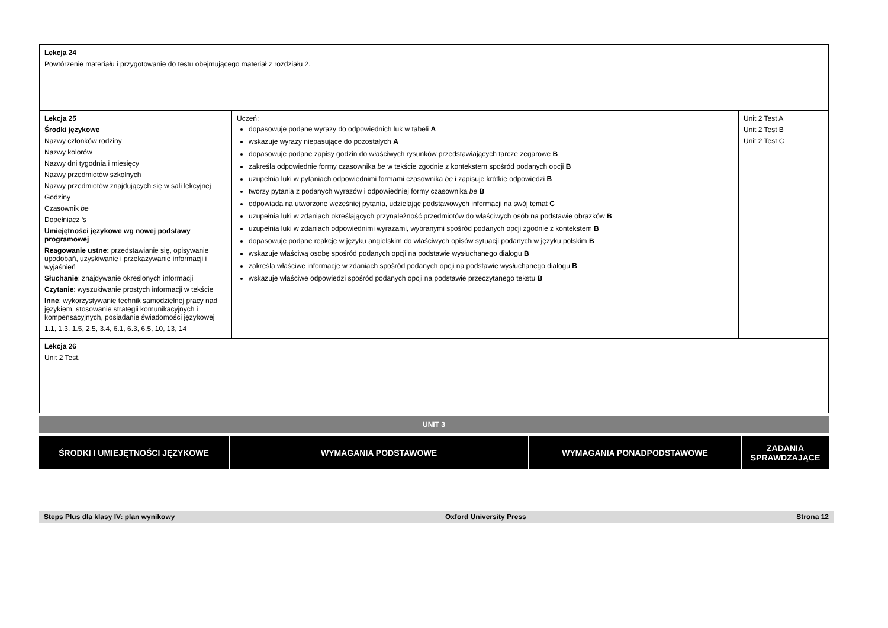| Lekcja 24 Powtórzenie materiału i przygotowanie do testu obejmującego materiał z rozdziału 2. | | |
| Lekcja 25 Środki językowe Nazwy członków rodziny Nazwy kolorów Nazwy dni tygodnia i miesięcy Nazwy przedmiotów szkolnych Nazwy przedmiotów znajdujących się w sali lekcyjnej Godziny Czasownik be Dopełniacz ‘s Umiejętności językowe wg nowej podstawy programowej Reagowanie ustne: przedstawianie się, opisywanie upodobań, uzyskiwanie i przekazywanie informacji i wyjaśnień Słuchanie : znajdywanie określonych informacji Czytanie : wyszukiwanie prostych informacji w tekście Inne : wykorzystywanie technik samodzielnej pracy nad językiem, stosowanie strategii komunikacyjnych i kompensacyjnych, posiadanie świadomości językowej 1.1, 1.3, 1.5, 2.5, 3.4, 6.1, 6.3, 6.5, 10, 13, 14 | Uczeń: dopasowuje podane wyrazy do odpowiednich luk w tabeli A wskazuje wyrazy niepasujące do pozostałych A dopasowuje podane zapisy godzin do właściwych rysunków przedstawiających tarcze zegarowe B zakreśla odpowiednie formy czasownika be w tekście zgodnie z kontekstem spośród podanych opcji B uzupełnia luki w pytaniach odpowiednimi formami czasownika be i zapisuje krótkie odpowiedzi B tworzy pytania z podanych wyrazów i odpowiedniej formy czasownika be B odpowiada na utworzone wcześniej pytania, udzielając podstawowych informacji na swój temat C uzupełnia luki w zdaniach określających przynależność przedmiotów do właściwych osób na podstawie obrazków B uzupełnia luki w zdaniach odpowiednimi wyrazami, wybranymi spośród podanych opcji zgodnie z kontekstem B dopasowuje podane reakcje w języku angielskim do właściwych opisów sytuacji podanych w języku polskim B wskazuje właściwą osobę spośród podanych opcji na podstawie wysłuchanego dialogu B zakreśla właściwe informacje w zdaniach spośród podanych opcji na podstawie wysłuchanego dialogu B wskazuje właściwe odpowiedzi spośród podanych opcji na podstawie przeczytanego tekstu B | Unit 2 Test A Unit 2 Test B Unit 2 Test C |
| Lekcja 26 Unit 2 Test. | | |
UNIT 3
| ŚRODKI I UMIEJĘTNOŚCI JĘZYKOWE | WYMAGANIA PODSTAWOWE | WYMAGANIA PONADPODSTAWOWE | ZADANIA SPRAWDZAJĄCE |
| --- | --- | --- | --- |
Steps Plus dla klasy IV: plan wynikowy Oxford University Press Strona 12